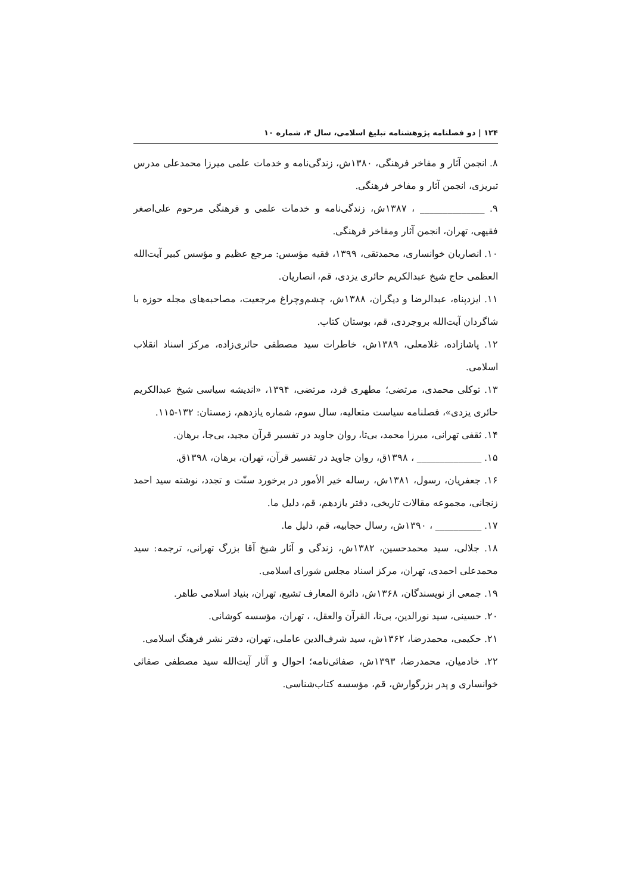۱۲۴ | دو فصلنامه پژوهشنامه تبلیغ اسلامی، سال ۴، شماره ۱۰
۸. انجمن آثار و مفاخر فرهنگی، ۱۳۸۰ش، زندگی‌نامه و خدمات علمی میرزا محمدعلی مدرس تبریزی، انجمن آثار و مفاخر فرهنگی.
۹. ______________ ، ۱۳۸۷ش، زندگی‌نامه و خدمات علمی و فرهنگی مرحوم علی‌اصغر فقیهی، تهران، انجمن آثار ومفاخر فرهنگی.
۱۰. انصاریان خوانساری، محمدتقی، ۱۳۹۹، فقیه مؤسس: مرجع عظیم و مؤسس کبیر آیت‌الله العظمی حاج شیخ عبدالکریم حائری یزدی، قم، انصاریان.
۱۱. ایزدپناه، عبدالرضا و دیگران، ۱۳۸۸ش، چشم‌وچراغ مرجعیت، مصاحبه‌های مجله حوزه با شاگردان آیت‌الله بروجردی، قم، بوستان کتاب.
۱۲. پاشازاده، غلامعلی، ۱۳۸۹ش، خاطرات سید مصطفی حائری‌زاده، مرکز اسناد انقلاب اسلامی.
۱۳. توکلی محمدی، مرتضی؛ مطهری فرد، مرتضی، ۱۳۹۴، «اندیشه سیاسی شیخ عبدالکریم حائری یزدی»، فصلنامه سیاست متعالیه، سال سوم، شماره یازدهم، زمستان: ۱۳۲-۱۱۵.
۱۴. ثقفی تهرانی، میرزا محمد، بی‌تا، روان جاوید در تفسیر قرآن مجید، بی‌جا، برهان.
۱۵. ______________ ، ۱۳۹۸ق، روان جاوید در تفسیر قرآن، تهران، برهان، ۱۳۹۸ق.
۱۶. جعفریان، رسول، ۱۳۸۱ش، رساله خیر الأمور در برخورد سنّت و تجدد، نوشته سید احمد زنجانی، مجموعه مقالات تاریخی، دفتر یازدهم، قم، دلیل ما.
۱۷. __________ ، ۱۳۹۰ش، رسال حجابیه، قم، دلیل ما.
۱۸. جلالی، سید محمدحسین، ۱۳۸۲ش، زندگی و آثار شیخ آقا بزرگ تهرانی، ترجمه: سید محمدعلی احمدی، تهران، مرکز اسناد مجلس شورای اسلامی.
۱۹. جمعی از نویسندگان، ۱۳۶۸ش، دائرة المعارف تشیع، تهران، بنیاد اسلامی طاهر.
۲۰. حسینی، سید نورالدین، بی‌تا، القرآن والعقل، ، تهران، مؤسسه کوشانی.
۲۱. حکیمی، محمدرضا، ۱۳۶۲ش، سید شرف‌الدین عاملی، تهران، دفتر نشر فرهنگ اسلامی.
۲۲. خادمیان، محمدرضا، ۱۳۹۳ش، صفائی‌نامه؛ احوال و آثار آیت‌الله سید مصطفی صفائی خوانساری و پدر بزرگوارش، قم، مؤسسه کتاب‌شناسی.